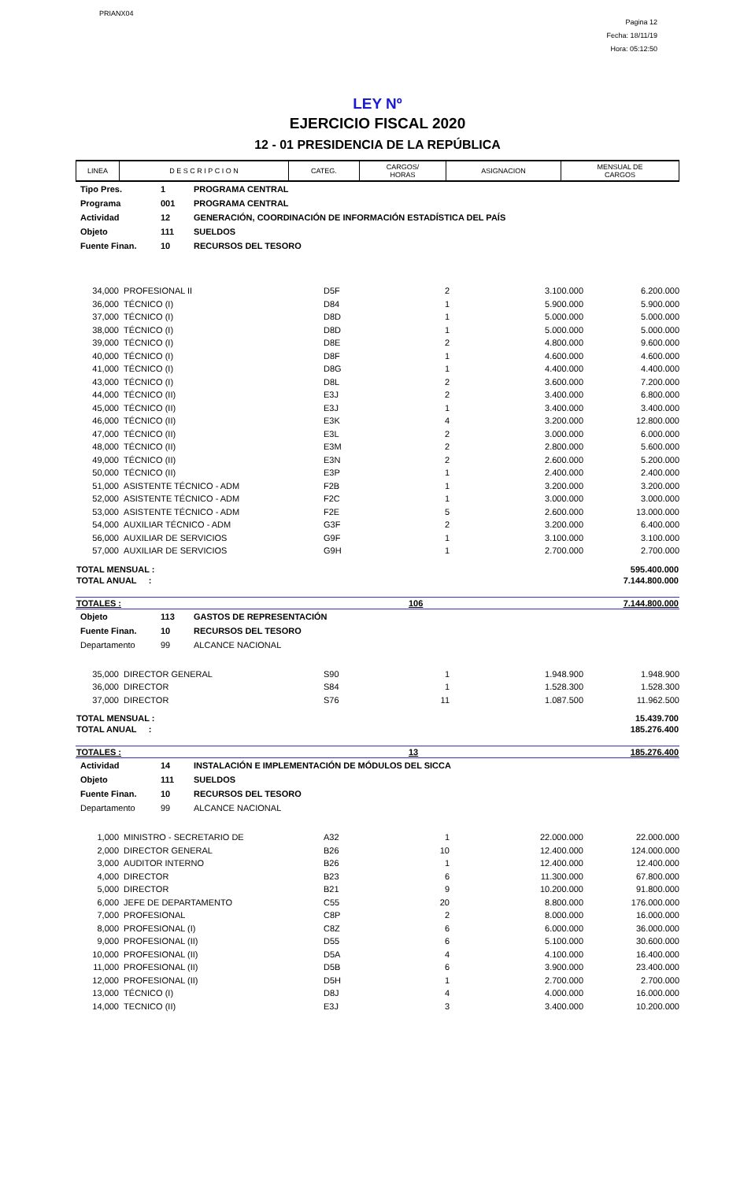PRIANX04
Pagina 12
Fecha: 18/11/19
Hora: 05:12:50
LEY Nº
EJERCICIO FISCAL 2020
12 - 01 PRESIDENCIA DE LA REPÚBLICA
| LINEA | D E S C R I P C I O N | CATEG. | CARGOS/ HORAS | ASIGNACION | MENSUAL DE CARGOS |
| --- | --- | --- | --- | --- | --- |
| Tipo Pres. | 1 | PROGRAMA CENTRAL |
| Programa | 001 | PROGRAMA CENTRAL |
| Actividad | 12 | GENERACIÓN, COORDINACIÓN DE INFORMACIÓN ESTADÍSTICA DEL PAÍS |
| Objeto | 111 | SUELDOS |
| Fuente Finan. | 10 | RECURSOS DEL TESORO |
| 34,000 | PROFESIONAL II | D5F | 2 | 3.100.000 | 6.200.000 |
| 36,000 | TÉCNICO (I) | D84 | 1 | 5.900.000 | 5.900.000 |
| 37,000 | TÉCNICO (I) | D8D | 1 | 5.000.000 | 5.000.000 |
| 38,000 | TÉCNICO (I) | D8D | 1 | 5.000.000 | 5.000.000 |
| 39,000 | TÉCNICO (I) | D8E | 2 | 4.800.000 | 9.600.000 |
| 40,000 | TÉCNICO (I) | D8F | 1 | 4.600.000 | 4.600.000 |
| 41,000 | TÉCNICO (I) | D8G | 1 | 4.400.000 | 4.400.000 |
| 43,000 | TÉCNICO (I) | D8L | 2 | 3.600.000 | 7.200.000 |
| 44,000 | TÉCNICO (II) | E3J | 2 | 3.400.000 | 6.800.000 |
| 45,000 | TÉCNICO (II) | E3J | 1 | 3.400.000 | 3.400.000 |
| 46,000 | TÉCNICO (II) | E3K | 4 | 3.200.000 | 12.800.000 |
| 47,000 | TÉCNICO (II) | E3L | 2 | 3.000.000 | 6.000.000 |
| 48,000 | TÉCNICO (II) | E3M | 2 | 2.800.000 | 5.600.000 |
| 49,000 | TÉCNICO (II) | E3N | 2 | 2.600.000 | 5.200.000 |
| 50,000 | TÉCNICO (II) | E3P | 1 | 2.400.000 | 2.400.000 |
| 51,000 | ASISTENTE TÉCNICO - ADM | F2B | 1 | 3.200.000 | 3.200.000 |
| 52,000 | ASISTENTE TÉCNICO - ADM | F2C | 1 | 3.000.000 | 3.000.000 |
| 53,000 | ASISTENTE TÉCNICO - ADM | F2E | 5 | 2.600.000 | 13.000.000 |
| 54,000 | AUXILIAR TÉCNICO - ADM | G3F | 2 | 3.200.000 | 6.400.000 |
| 56,000 | AUXILIAR DE SERVICIOS | G9F | 1 | 3.100.000 | 3.100.000 |
| 57,000 | AUXILIAR DE SERVICIOS | G9H | 1 | 2.700.000 | 2.700.000 |
| TOTAL MENSUAL : | 595.400.000 |
| TOTAL ANUAL : | 7.144.800.000 |
| TOTALES : | 106 | 7.144.800.000 |
| Objeto | 113 | GASTOS DE REPRESENTACIÓN |
| Fuente Finan. | 10 | RECURSOS DEL TESORO |
| Departamento | 99 | ALCANCE NACIONAL |
| 35,000 | DIRECTOR GENERAL | S90 | 1 | 1.948.900 | 1.948.900 |
| 36,000 | DIRECTOR | S84 | 1 | 1.528.300 | 1.528.300 |
| 37,000 | DIRECTOR | S76 | 11 | 1.087.500 | 11.962.500 |
| TOTAL MENSUAL : | 15.439.700 |
| TOTAL ANUAL : | 185.276.400 |
| TOTALES : | 13 | 185.276.400 |
| Actividad | 14 | INSTALACIÓN E IMPLEMENTACIÓN DE MÓDULOS DEL SICCA |
| Objeto | 111 | SUELDOS |
| Fuente Finan. | 10 | RECURSOS DEL TESORO |
| Departamento | 99 | ALCANCE NACIONAL |
| 1,000 | MINISTRO - SECRETARIO DE | A32 | 1 | 22.000.000 | 22.000.000 |
| 2,000 | DIRECTOR GENERAL | B26 | 10 | 12.400.000 | 124.000.000 |
| 3,000 | AUDITOR INTERNO | B26 | 1 | 12.400.000 | 12.400.000 |
| 4,000 | DIRECTOR | B23 | 6 | 11.300.000 | 67.800.000 |
| 5,000 | DIRECTOR | B21 | 9 | 10.200.000 | 91.800.000 |
| 6,000 | JEFE DE DEPARTAMENTO | C55 | 20 | 8.800.000 | 176.000.000 |
| 7,000 | PROFESIONAL | C8P | 2 | 8.000.000 | 16.000.000 |
| 8,000 | PROFESIONAL (I) | C8Z | 6 | 6.000.000 | 36.000.000 |
| 9,000 | PROFESIONAL (II) | D55 | 6 | 5.100.000 | 30.600.000 |
| 10,000 | PROFESIONAL (II) | D5A | 4 | 4.100.000 | 16.400.000 |
| 11,000 | PROFESIONAL (II) | D5B | 6 | 3.900.000 | 23.400.000 |
| 12,000 | PROFESIONAL (II) | D5H | 1 | 2.700.000 | 2.700.000 |
| 13,000 | TÉCNICO (I) | D8J | 4 | 4.000.000 | 16.000.000 |
| 14,000 | TECNICO (II) | E3J | 3 | 3.400.000 | 10.200.000 |